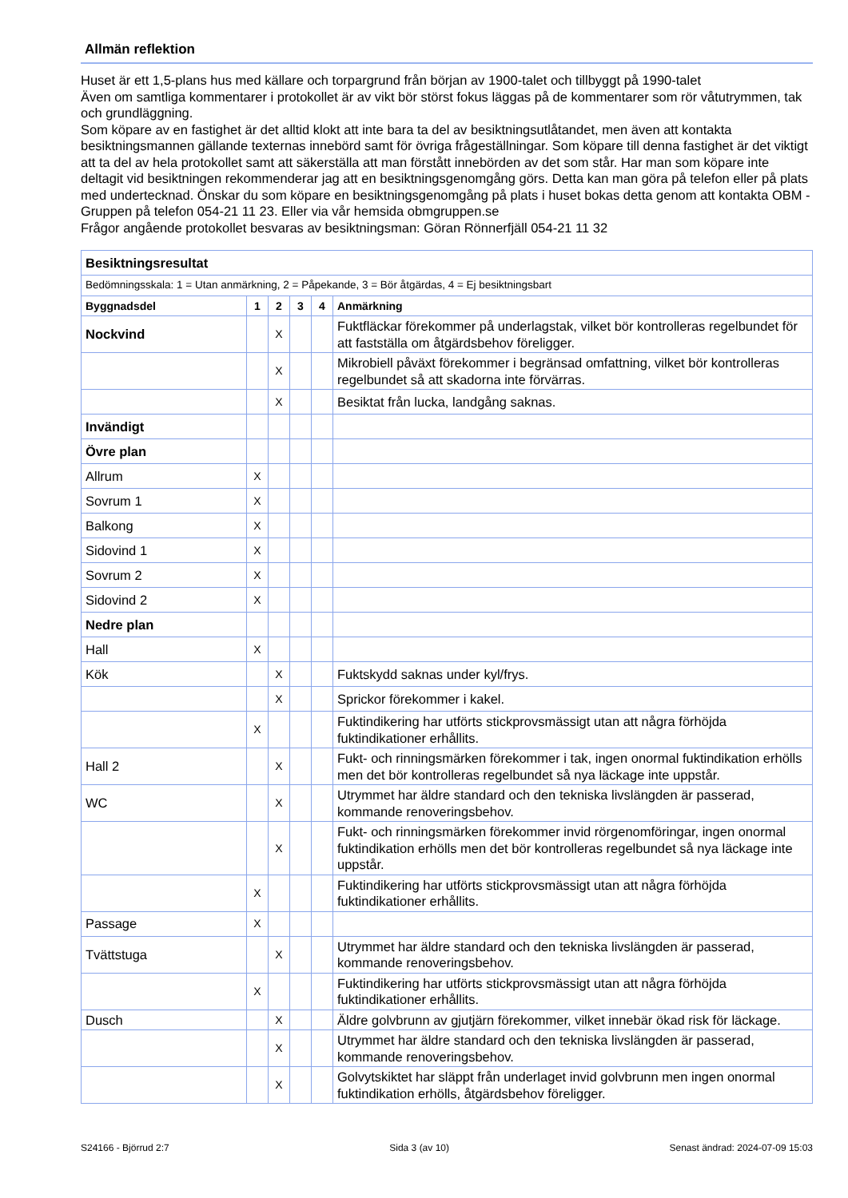Allmän reflektion
Huset är ett 1,5-plans hus med källare och torpargrund från början av 1900-talet och tillbyggt på 1990-talet
Även om samtliga kommentarer i protokollet är av vikt bör störst fokus läggas på de kommentarer som rör våtutrymmen, tak och grundläggning.
Som köpare av en fastighet är det alltid klokt att inte bara ta del av besiktningsutlåtandet, men även att kontakta besiktningsmannen gällande texternas innebörd samt för övriga frågeställningar. Som köpare till denna fastighet är det viktigt att ta del av hela protokollet samt att säkerställa att man förstått innebörden av det som står. Har man som köpare inte deltagit vid besiktningen rekommenderar jag att en besiktningsgenomgång görs. Detta kan man göra på telefon eller på plats med undertecknad. Önskar du som köpare en besiktningsgenomgång på plats i huset bokas detta genom att kontakta OBM -Gruppen på telefon 054-21 11 23. Eller via vår hemsida obmgruppen.se
Frågor angående protokollet besvaras av besiktningsman: Göran Rönnerfjäll 054-21 11 32
| Besiktningsresultat | | | | | |
| Bedömningsskala: 1 = Utan anmärkning, 2 = Påpekande, 3 = Bör åtgärdas, 4 = Ej besiktningsbart | | | | | |
| Byggnadsdel | 1 | 2 | 3 | 4 | Anmärkning |
| Nockvind | | X | | | Fuktfläckar förekommer på underlagstak, vilket bör kontrolleras regelbundet för att fastställa om åtgärdsbehov föreligger. |
| | | X | | | Mikrobiell påväxt förekommer i begränsad omfattning, vilket bör kontrolleras regelbundet så att skadorna inte förvärras. |
| | | X | | | Besiktat från lucka, landgång saknas. |
| Invändigt | | | | | |
| Övre plan | | | | | |
| Allrum | X | | | | |
| Sovrum 1 | X | | | | |
| Balkong | X | | | | |
| Sidovind 1 | X | | | | |
| Sovrum 2 | X | | | | |
| Sidovind 2 | X | | | | |
| Nedre plan | | | | | |
| Hall | X | | | | |
| Kök | | X | | | Fuktskydd saknas under kyl/frys. |
| | | X | | | Sprickor förekommer i kakel. |
| | X | | | | Fuktindikering har utförts stickprovsmässigt utan att några förhöjda fuktindikationer erhållits. |
| Hall 2 | | X | | | Fukt- och rinningsmärken förekommer i tak, ingen onormal fuktindikation erhölls men det bör kontrolleras regelbundet så nya läckage inte uppstår. |
| WC | | X | | | Utrymmet har äldre standard och den tekniska livslängden är passerad, kommande renoveringsbehov. |
| | | X | | | Fukt- och rinningsmärken förekommer invid rörgenomföringar, ingen onormal fuktindikation erhölls men det bör kontrolleras regelbundet så nya läckage inte uppstår. |
| | X | | | | Fuktindikering har utförts stickprovsmässigt utan att några förhöjda fuktindikationer erhållits. |
| Passage | X | | | | |
| Tvättstuga | | X | | | Utrymmet har äldre standard och den tekniska livslängden är passerad, kommande renoveringsbehov. |
| | X | | | | Fuktindikering har utförts stickprovsmässigt utan att några förhöjda fuktindikationer erhållits. |
| Dusch | | X | | | Äldre golvbrunn av gjutjärn förekommer, vilket innebär ökad risk för läckage. |
| | | X | | | Utrymmet har äldre standard och den tekniska livslängden är passerad, kommande renoveringsbehov. |
| | | X | | | Golvytskiktet har släppt från underlaget invid golvbrunn men ingen onormal fuktindikation erhölls, åtgärdsbehov föreligger. |
S24166 - Björrud 2:7 Sida 3 (av 10) Senast ändrad: 2024-07-09 15:03